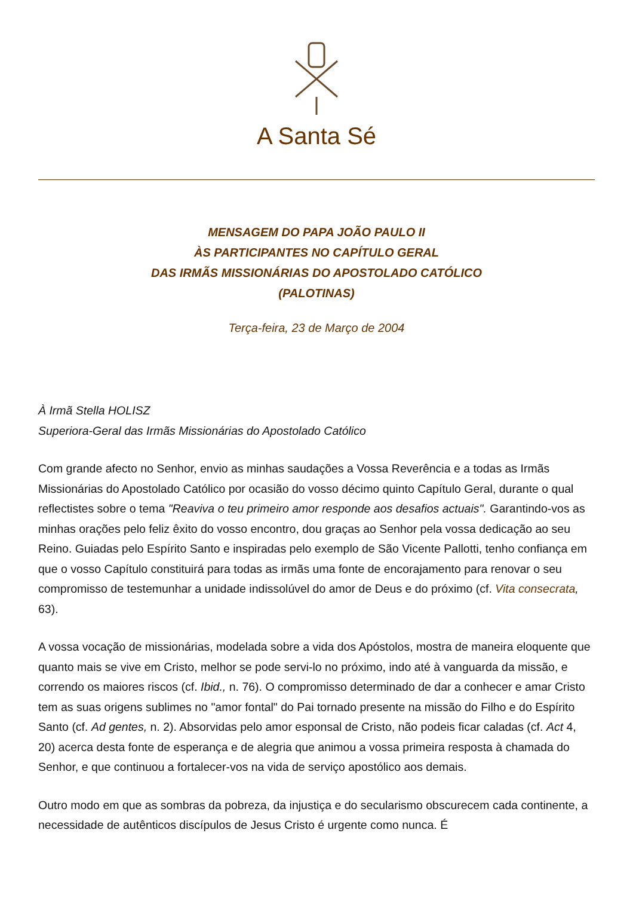A Santa Sé
MENSAGEM DO PAPA JOÃO PAULO II
ÀS PARTICIPANTES NO CAPÍTULO GERAL
DAS IRMÃS MISSIONÁRIAS DO APOSTOLADO CATÓLICO
(PALOTINAS)
Terça-feira, 23 de Março de 2004
À Irmã Stella HOLISZ
Superiora-Geral das Irmãs Missionárias do Apostolado Católico
Com grande afecto no Senhor, envio as minhas saudações a Vossa Reverência e a todas as Irmãs Missionárias do Apostolado Católico por ocasião do vosso décimo quinto Capítulo Geral, durante o qual reflectistes sobre o tema "Reaviva o teu primeiro amor responde aos desafios actuais". Garantindo-vos as minhas orações pelo feliz êxito do vosso encontro, dou graças ao Senhor pela vossa dedicação ao seu Reino. Guiadas pelo Espírito Santo e inspiradas pelo exemplo de São Vicente Pallotti, tenho confiança em que o vosso Capítulo constituirá para todas as irmãs uma fonte de encorajamento para renovar o seu compromisso de testemunhar a unidade indissolúvel do amor de Deus e do próximo (cf. Vita consecrata, 63).
A vossa vocação de missionárias, modelada sobre a vida dos Apóstolos, mostra de maneira eloquente que quanto mais se vive em Cristo, melhor se pode servi-lo no próximo, indo até à vanguarda da missão, e correndo os maiores riscos (cf. Ibid., n. 76). O compromisso determinado de dar a conhecer e amar Cristo tem as suas origens sublimes no "amor fontal" do Pai tornado presente na missão do Filho e do Espírito Santo (cf. Ad gentes, n. 2). Absorvidas pelo amor esponsal de Cristo, não podeis ficar caladas (cf. Act 4, 20) acerca desta fonte de esperança e de alegria que animou a vossa primeira resposta à chamada do Senhor, e que continuou a fortalecer-vos na vida de serviço apostólico aos demais.
Outro modo em que as sombras da pobreza, da injustiça e do secularismo obscurecem cada continente, a necessidade de autênticos discípulos de Jesus Cristo é urgente como nunca. É